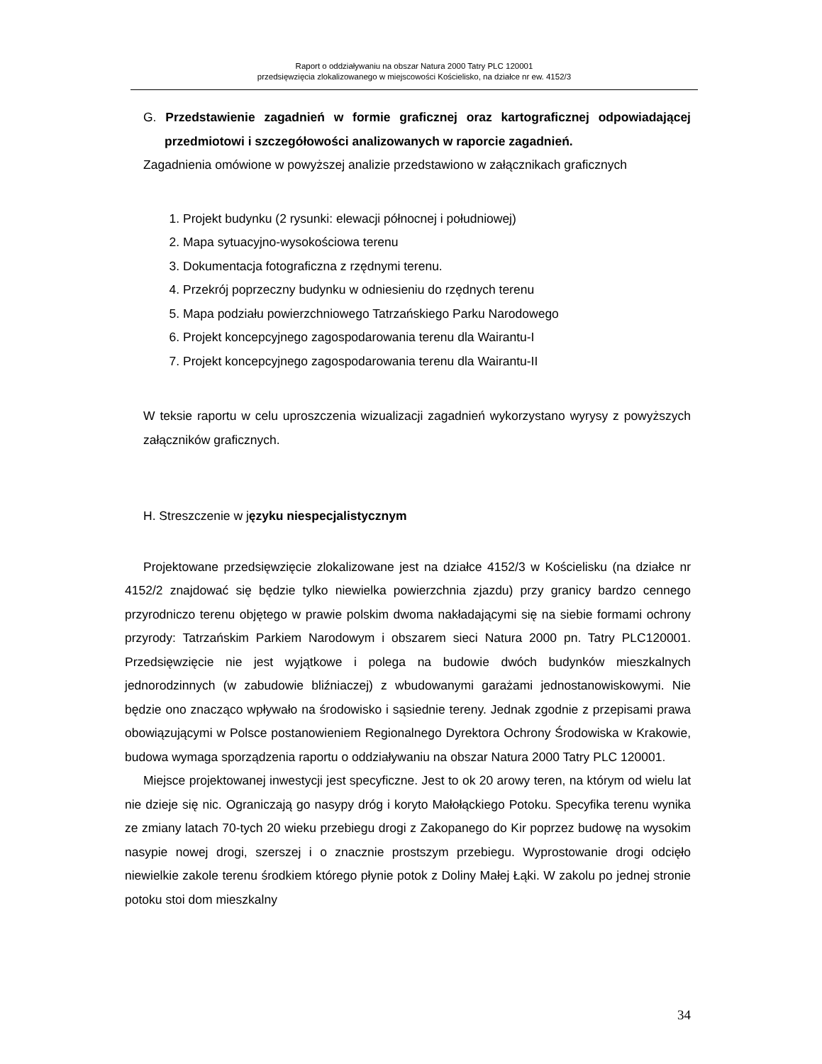Raport o oddziaływaniu na obszar Natura 2000 Tatry PLC 120001
przedsięwzięcia zlokalizowanego w miejscowości Kościelisko, na działce nr ew. 4152/3
G. Przedstawienie zagadnień w formie graficznej oraz kartograficznej odpowiadającej przedmiotowi i szczegółowości analizowanych w raporcie zagadnień.
Zagadnienia omówione w powyższej analizie przedstawiono w załącznikach graficznych
1. Projekt budynku (2 rysunki: elewacji północnej i południowej)
2. Mapa sytuacyjno-wysokościowa terenu
3. Dokumentacja fotograficzna z rzędnymi terenu.
4. Przekrój poprzeczny budynku w odniesieniu do rzędnych terenu
5. Mapa podziału powierzchniowego Tatrzańskiego Parku Narodowego
6. Projekt koncepcyjnego zagospodarowania terenu dla Wairantu-I
7. Projekt koncepcyjnego zagospodarowania terenu dla Wairantu-II
W teksie raportu w celu uproszczenia wizualizacji zagadnień wykorzystano wyrysy z powyższych załączników graficznych.
H. Streszczenie w języku niespecjalistycznym
Projektowane przedsięwzięcie zlokalizowane jest na działce 4152/3 w Kościelisku (na działce nr 4152/2 znajdować się będzie tylko niewielka powierzchnia zjazdu) przy granicy bardzo cennego przyrodniczo terenu objętego w prawie polskim dwoma nakładającymi się na siebie formami ochrony przyrody: Tatrzańskim Parkiem Narodowym i obszarem sieci Natura 2000 pn. Tatry PLC120001. Przedsięwzięcie nie jest wyjątkowe i polega na budowie dwóch budynków mieszkalnych jednorodzinnych (w zabudowie bliźniaczej) z wbudowanymi garażami jednostanowiskowymi. Nie będzie ono znacząco wpływało na środowisko i sąsiednie tereny. Jednak zgodnie z przepisami prawa obowiązującymi w Polsce postanowieniem Regionalnego Dyrektora Ochrony Środowiska w Krakowie, budowa wymaga sporządzenia raportu o oddziaływaniu na obszar Natura 2000 Tatry PLC 120001.
Miejsce projektowanej inwestycji jest specyficzne. Jest to ok 20 arowy teren, na którym od wielu lat nie dzieje się nic. Ograniczają go nasypy dróg i koryto Małołąckiego Potoku. Specyfika terenu wynika ze zmiany latach 70-tych 20 wieku przebiegu drogi z Zakopanego do Kir poprzez budowę na wysokim nasypie nowej drogi, szerszej i o znacznie prostszym przebiegu. Wyprostowanie drogi odcięło niewielkie zakole terenu środkiem którego płynie potok z Doliny Małej Łąki. W zakolu po jednej stronie potoku stoi dom mieszkalny
34